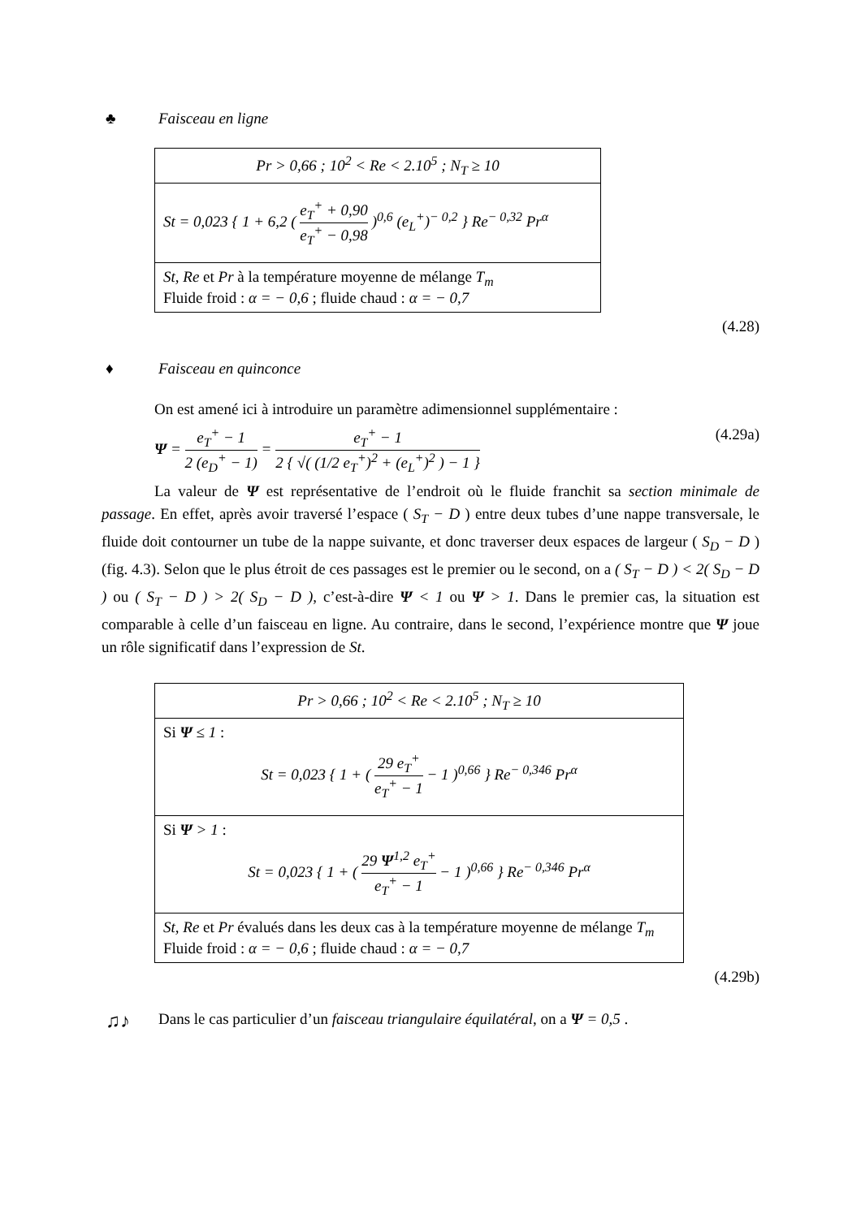♣ Faisceau en ligne
| Pr > 0,66 ; 10<sup>2</sup> < Re < 2.10<sup>5</sup> ; N<sub>T</sub> ≥ 10 |
| St = 0,023 { 1 + 6,2 ( e<sub>T</sub><sup>+</sup> + 0,90 e<sub>T</sub><sup>+</sup> − 0,98 )<sup>0,6</sup> (e<sub>L</sub><sup>+</sup>)<sup>− 0,2</sup> } Re<sup>− 0,32</sup> Pr<sup>α</sup> |
| St, Re et Pr à la température moyenne de mélange T<sub>m</sub> Fluide froid : α = − 0,6 ; fluide chaud : α = − 0,7 |
(4.28)
♦ Faisceau en quinconce
On est amené ici à introduire un paramètre adimensionnel supplémentaire :
Ψ = e<sub>T</sub><sup>+</sup> − 1 2 (e<sub>D</sub><sup>+</sup> − 1) = e<sub>T</sub><sup>+</sup> − 1 2 { √( (1/2 e<sub>T</sub><sup>+</sup>)<sup>2</sup> + (e<sub>L</sub><sup>+</sup>)<sup>2</sup> ) − 1 } (4.29a)
La valeur de Ψ est représentative de l’endroit où le fluide franchit sa section minimale de passage. En effet, après avoir traversé l’espace ( S<sub>T</sub> − D ) entre deux tubes d’une nappe transversale, le fluide doit contourner un tube de la nappe suivante, et donc traverser deux espaces de largeur ( S<sub>D</sub> − D ) (fig. 4.3). Selon que le plus étroit de ces passages est le premier ou le second, on a ( S<sub>T</sub> − D ) < 2( S<sub>D</sub> − D ) ou ( S<sub>T</sub> − D ) > 2( S<sub>D</sub> − D ), c’est-à-dire Ψ < 1 ou Ψ > 1. Dans le premier cas, la situation est comparable à celle d’un faisceau en ligne. Au contraire, dans le second, l’expérience montre que Ψ joue un rôle significatif dans l’expression de St.
| Pr > 0,66 ; 10<sup>2</sup> < Re < 2.10<sup>5</sup> ; N<sub>T</sub> ≥ 10 |
| Si Ψ ≤ 1 : St = 0,023 { 1 + ( 29 e<sub>T</sub><sup>+</sup> e<sub>T</sub><sup>+</sup> − 1 − 1 )<sup>0,66</sup> } Re<sup>− 0,346</sup> Pr<sup>α</sup> |
| Si Ψ > 1 : St = 0,023 { 1 + ( 29 Ψ<sup>1,2</sup> e<sub>T</sub><sup>+</sup> e<sub>T</sub><sup>+</sup> − 1 − 1 )<sup>0,66</sup> } Re<sup>− 0,346</sup> Pr<sup>α</sup> |
| St, Re et Pr évalués dans les deux cas à la température moyenne de mélange T<sub>m</sub> Fluide froid : α = − 0,6 ; fluide chaud : α = − 0,7 |
(4.29b)
♫♪ Dans le cas particulier d’un faisceau triangulaire équilatéral, on a Ψ = 0,5 .